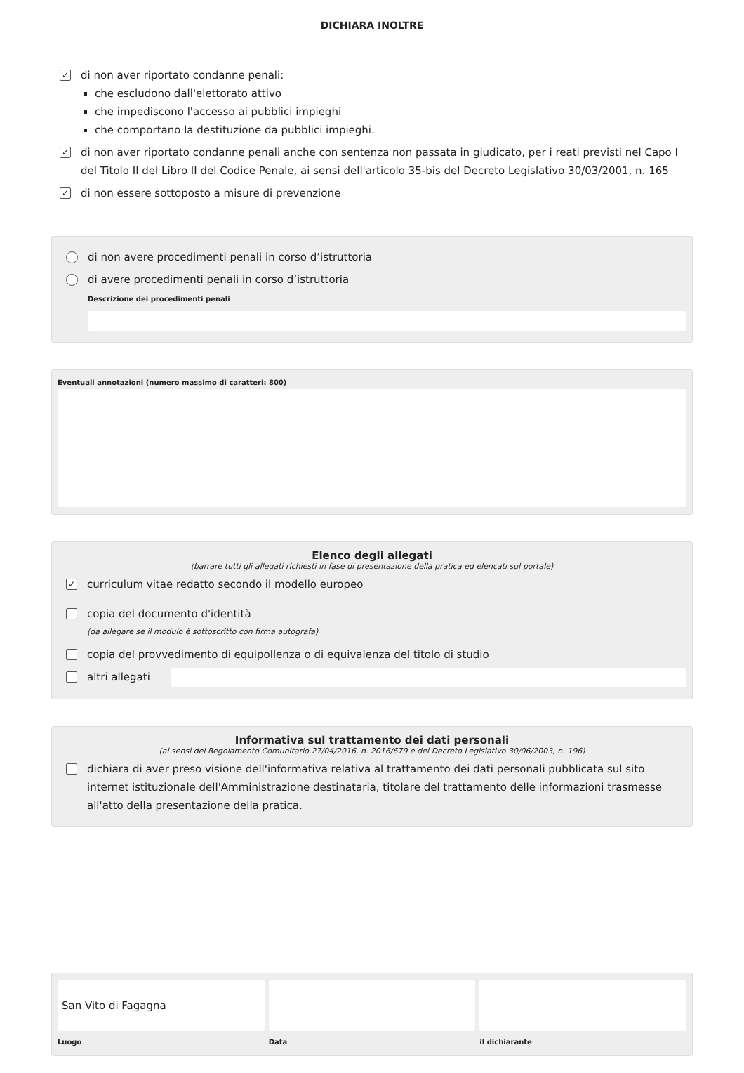DICHIARA INOLTRE
✓
di non aver riportato condanne penali:
che escludono dall'elettorato attivo
che impediscono l'accesso ai pubblici impieghi
che comportano la destituzione da pubblici impieghi.
✓
di non aver riportato condanne penali anche con sentenza non passata in giudicato, per i reati previsti nel Capo I del Titolo II del Libro II del Codice Penale, ai sensi dell'articolo 35-bis del Decreto Legislativo 30/03/2001, n. 165
✓
di non essere sottoposto a misure di prevenzione
di non avere procedimenti penali in corso d’istruttoria
di avere procedimenti penali in corso d’istruttoria
Descrizione dei procedimenti penali
Eventuali annotazioni (numero massimo di caratteri: 800)
Elenco degli allegati
(barrare tutti gli allegati richiesti in fase di presentazione della pratica ed elencati sul portale)
✓
curriculum vitae redatto secondo il modello europeo
copia del documento d'identità
(da allegare se il modulo è sottoscritto con firma autografa)
copia del provvedimento di equipollenza o di equivalenza del titolo di studio
altri allegati
Informativa sul trattamento dei dati personali
(ai sensi del Regolamento Comunitario 27/04/2016, n. 2016/679 e del Decreto Legislativo 30/06/2003, n. 196)
dichiara di aver preso visione dell'informativa relativa al trattamento dei dati personali pubblicata sul sito internet istituzionale dell'Amministrazione destinataria, titolare del trattamento delle informazioni trasmesse all'atto della presentazione della pratica.
San Vito di Fagagna
Luogo
Data il dichiarante